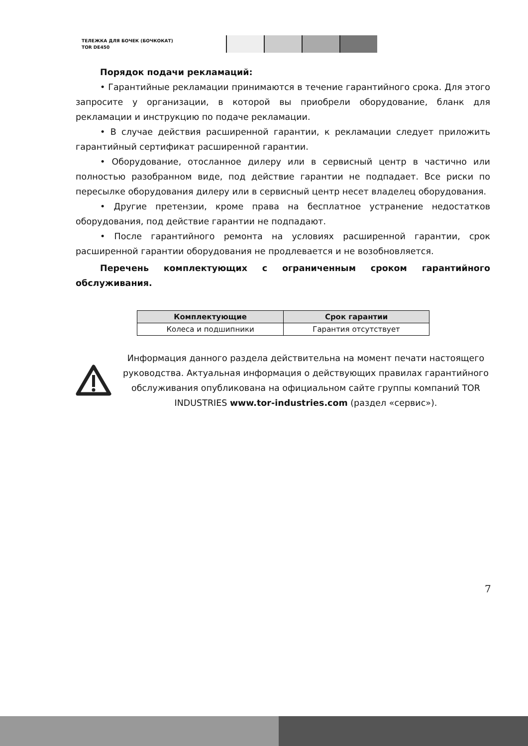ТЕЛЕЖКА ДЛЯ БОЧЕК (БОЧКОКАТ)
TOR DE450
Порядок подачи рекламаций:
• Гарантийные рекламации принимаются в течение гарантийного срока. Для этого запросите у организации, в которой вы приобрели оборудование, бланк для рекламации и инструкцию по подаче рекламации.
• В случае действия расширенной гарантии, к рекламации следует приложить гарантийный сертификат расширенной гарантии.
• Оборудование, отосланное дилеру или в сервисный центр в частично или полностью разобранном виде, под действие гарантии не подпадает. Все риски по пересылке оборудования дилеру или в сервисный центр несет владелец оборудования.
• Другие претензии, кроме права на бесплатное устранение недостатков оборудования, под действие гарантии не подпадают.
• После гарантийного ремонта на условиях расширенной гарантии, срок расширенной гарантии оборудования не продлевается и не возобновляется.
Перечень комплектующих с ограниченным сроком гарантийного обслуживания.
| Комплектующие | Срок гарантии |
| --- | --- |
| Колеса и подшипники | Гарантия отсутствует |
Информация данного раздела действительна на момент печати настоящего руководства. Актуальная информация о действующих правилах гарантийного обслуживания опубликована на официальном сайте группы компаний TOR INDUSTRIES www.tor-industries.com (раздел «сервис»).
7